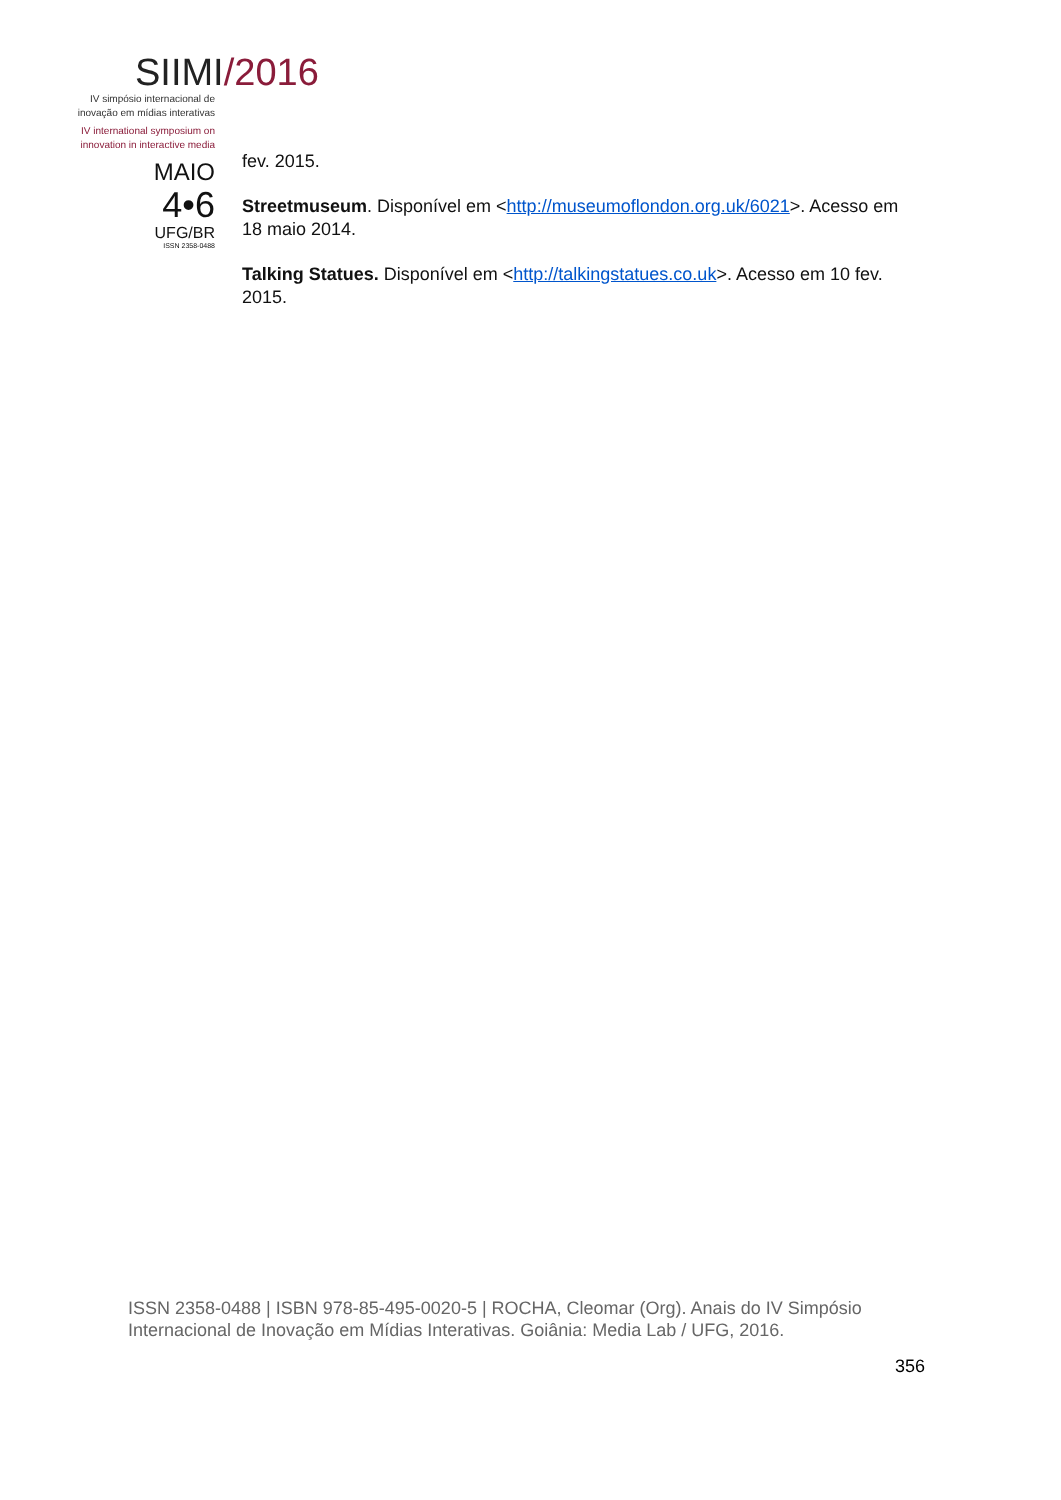SIIMI/2016
IV simpósio internacional de
inovação em mídias interativas
IV international symposium on
innovation in interactive media
MAIO
4•6
UFG/BR
ISSN 2358-0488
fev. 2015.
Streetmuseum. Disponível em <http://museumoflondon.org.uk/6021>. Acesso em 18 maio 2014.
Talking Statues. Disponível em <http://talkingstatues.co.uk>. Acesso em 10 fev. 2015.
ISSN 2358-0488 | ISBN 978-85-495-0020-5 | ROCHA, Cleomar (Org). Anais do IV Simpósio Internacional de Inovação em Mídias Interativas. Goiânia: Media Lab / UFG, 2016.
356